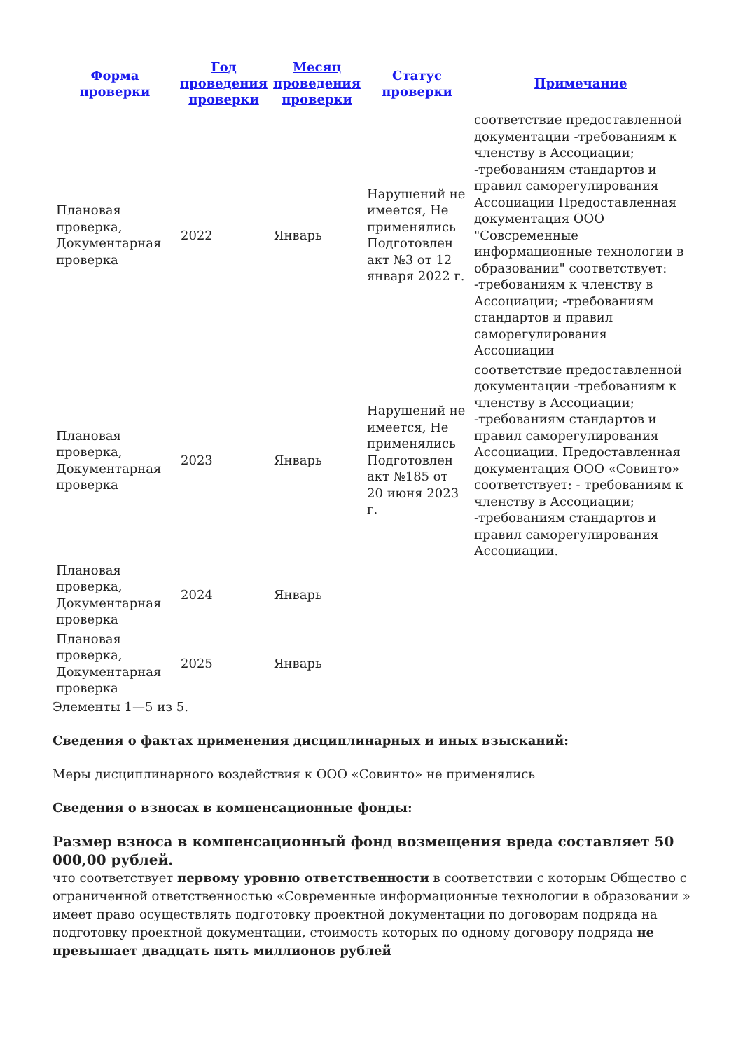| Форма проверки | Год проведения проверки | Месяц проведения проверки | Статус проверки | Примечание |
| --- | --- | --- | --- | --- |
| Плановая проверка, Документарная проверка | 2022 | Январь | Нарушений не имеется, Не применялись Подготовлен акт №3 от 12 января 2022 г. | соответствие предоставленной документации -требованиям к членству в Ассоциации; -требованиям стандартов и правил саморегулирования Ассоциации Предоставленная документация ООО "Совсременные информационные технологии в образовании" соответствует: -требованиям к членству в Ассоциации; -требованиям стандартов и правил саморегулирования Ассоциации |
| Плановая проверка, Документарная проверка | 2023 | Январь | Нарушений не имеется, Не применялись Подготовлен акт №185 от 20 июня 2023 г. | соответствие предоставленной документации -требованиям к членству в Ассоциации; -требованиям стандартов и правил саморегулирования Ассоциации. Предоставленная документация ООО «Совинто» соответствует: - требованиям к членству в Ассоциации; -требованиям стандартов и правил саморегулирования Ассоциации. |
| Плановая проверка, Документарная проверка | 2024 | Январь | | |
| Плановая проверка, Документарная проверка | 2025 | Январь | | |
Элементы 1—5 из 5.
Сведения о фактах применения дисциплинарных и иных взысканий:
Меры дисциплинарного воздействия к ООО «Совинто» не применялись
Сведения о взносах в компенсационные фонды:
Размер взноса в компенсационный фонд возмещения вреда составляет 50 000,00 рублей.
что соответствует первому уровню ответственности в соответствии с которым Общество с ограниченной ответственностью «Современные информационные технологии в образовании » имеет право осуществлять подготовку проектной документации по договорам подряда на подготовку проектной документации, стоимость которых по одному договору подряда не превышает двадцать пять миллионов рублей